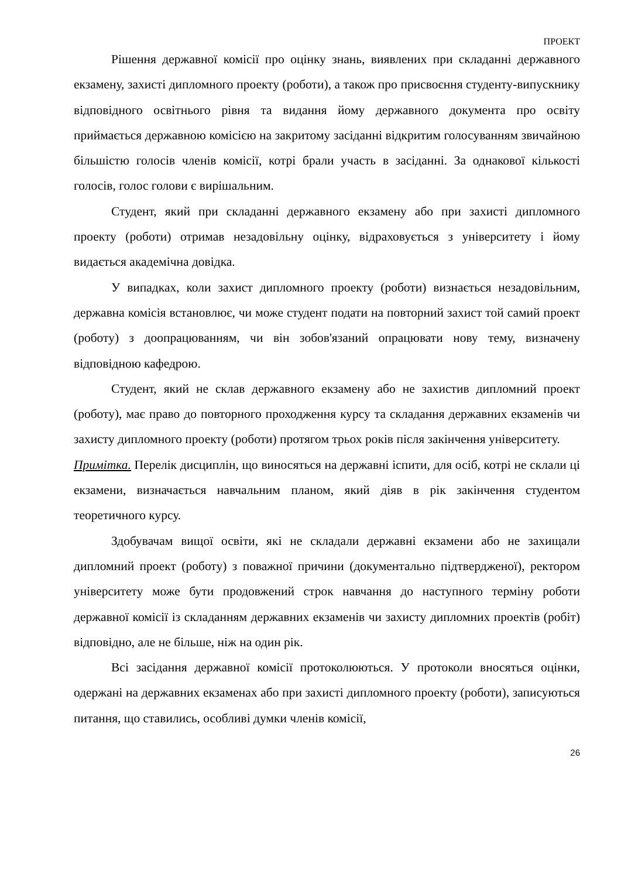ПРОЕКТ
Рішення державної комісії про оцінку знань, виявлених при складанні державного екзамену, захисті дипломного проекту (роботи), а також про присвоєння студенту-випускнику відповідного освітнього рівня та видання йому державного документа про освіту приймається державною комісією на закритому засіданні відкритим голосуванням звичайною більшістю голосів членів комісії, котрі брали участь в засіданні. За однакової кількості голосів, голос голови є вирішальним.
Студент, який при складанні державного екзамену або при захисті дипломного проекту (роботи) отримав незадовільну оцінку, відраховується з університету і йому видається академічна довідка.
У випадках, коли захист дипломного проекту (роботи) визнається незадовільним, державна комісія встановлює, чи може студент подати на повторний захист той самий проект (роботу) з доопрацюванням, чи він зобов'язаний опрацювати нову тему, визначену відповідною кафедрою.
Студент, який не склав державного екзамену або не захистив дипломний проект (роботу), має право до повторного проходження курсу та складання державних екзаменів чи захисту дипломного проекту (роботи) протягом трьох років після закінчення університету.
Примітка. Перелік дисциплін, що виносяться на державні іспити, для осіб, котрі не склали ці екзамени, визначається навчальним планом, який діяв в рік закінчення студентом теоретичного курсу.
Здобувачам вищої освіти, які не складали державні екзамени або не захищали дипломний проект (роботу) з поважної причини (документально підтвердженої), ректором університету може бути продовжений строк навчання до наступного терміну роботи державної комісії із складанням державних екзаменів чи захисту дипломних проектів (робіт) відповідно, але не більше, ніж на один рік.
Всі засідання державної комісії протоколюються. У протоколи вносяться оцінки, одержані на державних екзаменах або при захисті дипломного проекту (роботи), записуються питання, що ставились, особливі думки членів комісії,
26